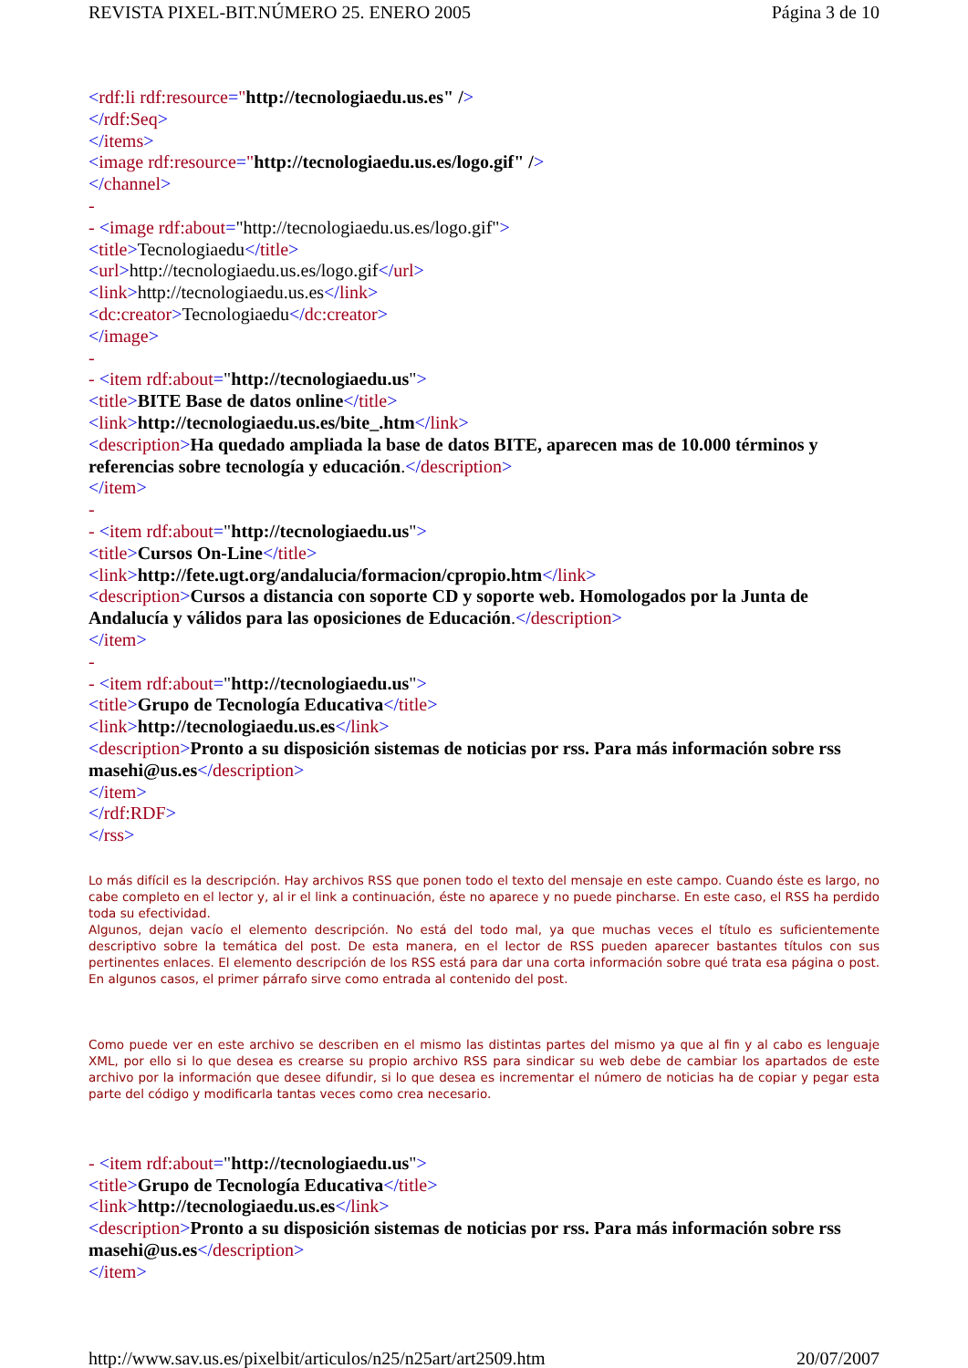REVISTA PIXEL-BIT.NÚMERO 25. ENERO 2005 Página 3 de 10
<rdf:li rdf:resource="http://tecnologiaedu.us.es" />
</rdf:Seq>
</items>
<image rdf:resource="http://tecnologiaedu.us.es/logo.gif" />
</channel>
-
- <image rdf:about="http://tecnologiaedu.us.es/logo.gif">
<title>Tecnologiaedu</title>
<url>http://tecnologiaedu.us.es/logo.gif</url>
<link>http://tecnologiaedu.us.es</link>
<dc:creator>Tecnologiaedu</dc:creator>
</image>
-
- <item rdf:about="http://tecnologiaedu.us">
<title>BITE Base de datos online</title>
<link>http://tecnologiaedu.us.es/bite_.htm</link>
<description>Ha quedado ampliada la base de datos BITE, aparecen mas de 10.000 términos y referencias sobre tecnología y educación.</description>
</item>
-
- <item rdf:about="http://tecnologiaedu.us">
<title>Cursos On-Line</title>
<link>http://fete.ugt.org/andalucia/formacion/cpropio.htm</link>
<description>Cursos a distancia con soporte CD y soporte web. Homologados por la Junta de Andalucía y válidos para las oposiciones de Educación.</description>
</item>
-
- <item rdf:about="http://tecnologiaedu.us">
<title>Grupo de Tecnología Educativa</title>
<link>http://tecnologiaedu.us.es</link>
<description>Pronto a su disposición sistemas de noticias por rss. Para más información sobre rss masehi@us.es</description>
</item>
</rdf:RDF>
</rss>
Lo más difícil es la descripción. Hay archivos RSS que ponen todo el texto del mensaje en este campo. Cuando éste es largo, no cabe completo en el lector y, al ir el link a continuación, éste no aparece y no puede pincharse. En este caso, el RSS ha perdido toda su efectividad.
Algunos, dejan vacío el elemento descripción. No está del todo mal, ya que muchas veces el título es suficientemente descriptivo sobre la temática del post. De esta manera, en el lector de RSS pueden aparecer bastantes títulos con sus pertinentes enlaces. El elemento descripción de los RSS está para dar una corta información sobre qué trata esa página o post. En algunos casos, el primer párrafo sirve como entrada al contenido del post.
Como puede ver en este archivo se describen en el mismo las distintas partes del mismo ya que al fin y al cabo es lenguaje XML, por ello si lo que desea es crearse su propio archivo RSS para sindicar su web debe de cambiar los apartados de este archivo por la información que desee difundir, si lo que desea es incrementar el número de noticias ha de copiar y pegar esta parte del código y modificarla tantas veces como crea necesario.
- <item rdf:about="http://tecnologiaedu.us">
<title>Grupo de Tecnología Educativa</title>
<link>http://tecnologiaedu.us.es</link>
<description>Pronto a su disposición sistemas de noticias por rss. Para más información sobre rss masehi@us.es</description>
</item>
http://www.sav.us.es/pixelbit/articulos/n25/n25art/art2509.htm 20/07/2007